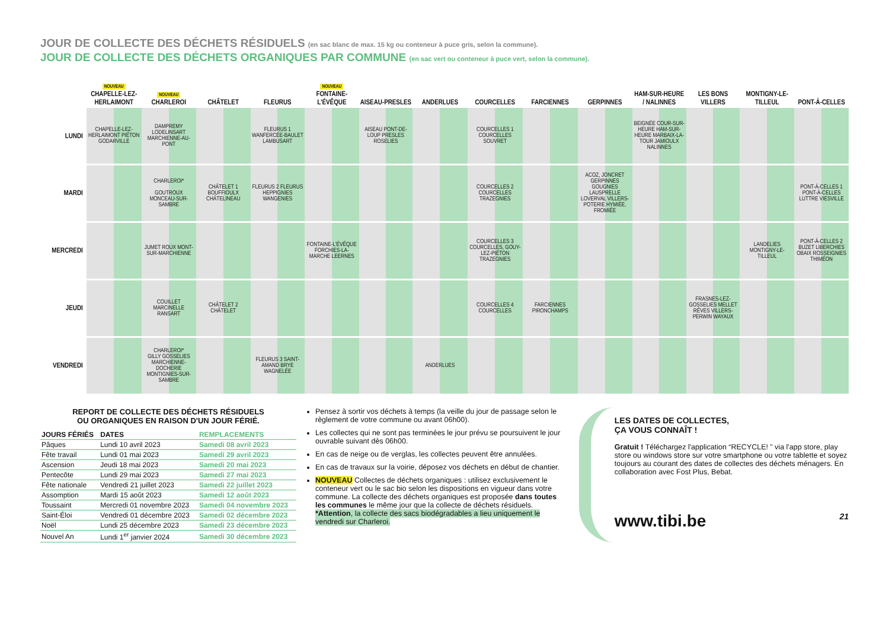JOUR DE COLLECTE DES DÉCHETS RÉSIDUELS (en sac blanc de max. 15 kg ou conteneur à puce gris, selon la commune).
JOUR DE COLLECTE DES DÉCHETS ORGANIQUES PAR COMMUNE (en sac vert ou conteneur à puce vert, selon la commune).
| | NOUVEAU CHAPELLE-LEZ-HERLAIMONT | NOUVEAU CHARLEROI | CHÂTELET | FLEURUS | NOUVEAU FONTAINE-L'ÉVÊQUE | AISEAU-PRESLES | ANDERLUES | COURCELLES | FARCIENNES | GERPINNES | HAM-SUR-HEURE / NALINNES | LES BONS VILLERS | MONTIGNY-LE-TILLEUL | PONT-À-CELLES |
| --- | --- | --- | --- | --- | --- | --- | --- | --- | --- | --- | --- | --- | --- | --- |
| LUNDI | CHAPELLE-LEZ-HERLAIMONT PIÉTON GODARVILLE | DAMPREMY LODELINSART MARCHIENNE-AU-PONT | | FLEURUS 1 WANFERCÉE-BAULET LAMBUSART | | AISEAU PONT-DE-LOUP PRESLES ROSELIES | | COURCELLES 1 COURCELLES SOUVRET | | | BEIGNÉE COUR-SUR-HEURE HAM-SUR-HEURE MARBAIX-LA-TOUR JAMIOULX NALINNES | | | |
| MARDI | | CHARLEROI* GOUTROUX MONCEAU-SUR-SAMBRE | CHÂTELET 1 BOUFFIOULX CHÂTELINEAU | FLEURUS 2 FLEURUS HEPPIGNIES WANGENIES | | | | COURCELLES 2 COURCELLES TRAZEGNIES | | ACOZ, JONCRET GERPINNES GOUGNIES LAUSPRELLE LOVERVAL VILLERS-POTERIE HYMIÉE, FROMIÉE | | | | PONT-À-CELLES 1 PONT-À-CELLES LUTTRE VIESVILLE |
| MERCREDI | | JUMET ROUX MONT-SUR-MARCHIENNE | | | FONTAINE-L'ÉVÊQUE FORCHIES-LA-MARCHE LEERNES | | | COURCELLES 3 COURCELLES, GOUY-LEZ-PIÉTON TRAZEGNIES | | | | | LANDELIES MONTIGNY-LE-TILLEUL | PONT-À-CELLES 2 BUZET LIBERCHIES OBAIX ROSSEIGNIES THIMÉON |
| JEUDI | | COUILLET MARCINELLE RANSART | CHÂTELET 2 CHÂTELET | | | | | COURCELLES 4 COURCELLES | FARCIENNES PIRONCHAMPS | | | FRASNES-LEZ-GOSSELIES MELLET RÊVES VILLERS-PERWIN WAYAUX | | |
| VENDREDI | | CHARLEROI* GILLY GOSSELIES MARCHIENNE-DOCHERIE MONTIGNIES-SUR-SAMBRE | | FLEURUS 3 SAINT-AMAND BRYE WAGNELÉE | | | ANDERLUES | | | | | | | |
REPORT DE COLLECTE DES DÉCHETS RÉSIDUELS
OU ORGANIQUES EN RAISON D'UN JOUR FÉRIÉ.
| JOURS FÉRIÉS | DATES | REMPLACEMENTS |
| --- | --- | --- |
| Pâques | Lundi 10 avril 2023 | Samedi 08 avril 2023 |
| Fête travail | Lundi 01 mai 2023 | Samedi 29 avril 2023 |
| Ascension | Jeudi 18 mai 2023 | Samedi 20 mai 2023 |
| Pentecôte | Lundi 29 mai 2023 | Samedi 27 mai 2023 |
| Fête nationale | Vendredi 21 juillet 2023 | Samedi 22 juillet 2023 |
| Assomption | Mardi 15 août 2023 | Samedi 12 août 2023 |
| Toussaint | Mercredi 01 novembre 2023 | Samedi 04 novembre 2023 |
| Saint-Éloi | Vendredi 01 décembre 2023 | Samedi 02 décembre 2023 |
| Noël | Lundi 25 décembre 2023 | Samedi 23 décembre 2023 |
| Nouvel An | Lundi 1<sup>er</sup> janvier 2024 | Samedi 30 décembre 2023 |
Pensez à sortir vos déchets à temps (la veille du jour de passage selon le règlement de votre commune ou avant 06h00).
Les collectes qui ne sont pas terminées le jour prévu se poursuivent le jour ouvrable suivant dès 06h00.
En cas de neige ou de verglas, les collectes peuvent être annulées.
En cas de travaux sur la voirie, déposez vos déchets en début de chantier.
NOUVEAU Collectes de déchets organiques : utilisez exclusivement le conteneur vert ou le sac bio selon les dispositions en vigueur dans votre commune. La collecte des déchets organiques est proposée dans toutes les communes le même jour que la collecte de déchets résiduels. *Attention, la collecte des sacs biodégradables a lieu uniquement le vendredi sur Charleroi.
LES DATES DE COLLECTES,
ÇA VOUS CONNAÎT !
Gratuit ! Téléchargez l'application “RECYCLE! ” via l'app store, play store ou windows store sur votre smartphone ou votre tablette et soyez toujours au courant des dates de collectes des déchets ménagers. En collaboration avec Fost Plus, Bebat.
www.tibi.be 21